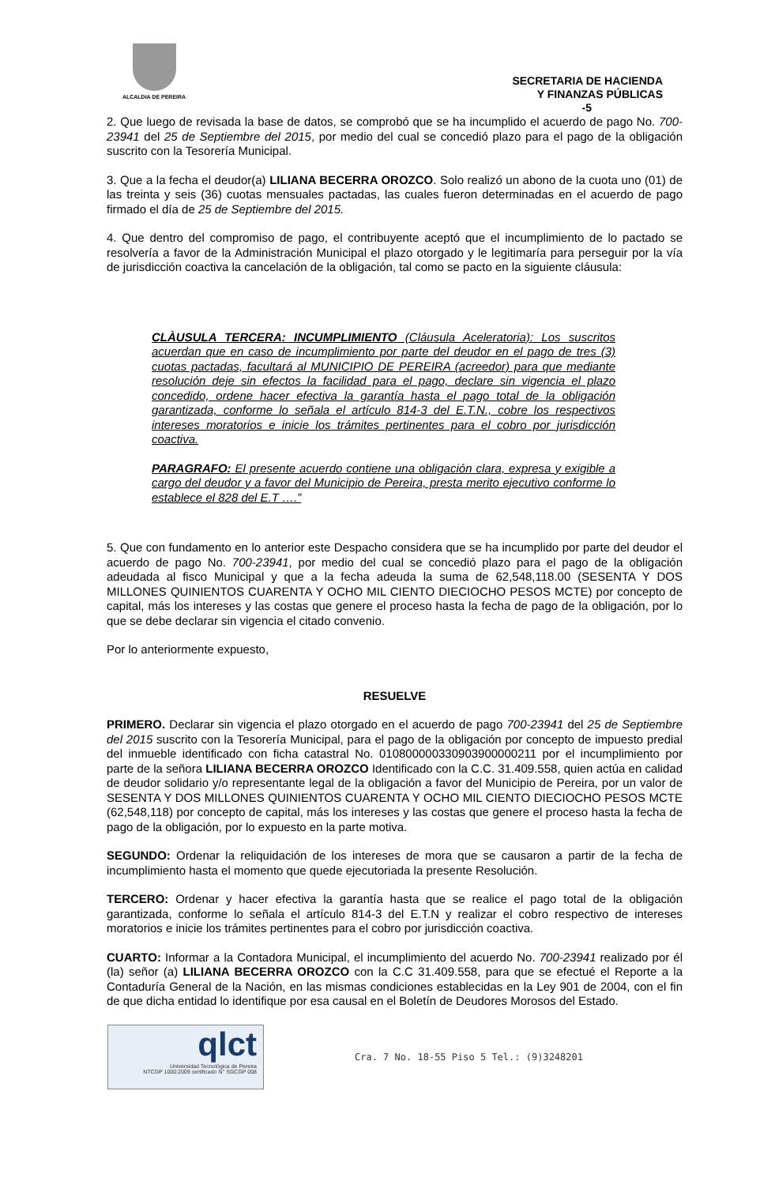ALCALDIA DE PEREIRA
SECRETARIA DE HACIENDA
Y FINANZAS PÚBLICAS
-5
2. Que luego de revisada la base de datos, se comprobó que se ha incumplido el acuerdo de pago No. 700-23941 del 25 de Septiembre del 2015, por medio del cual se concedió plazo para el pago de la obligación suscrito con la Tesorería Municipal.
3. Que a la fecha el deudor(a) LILIANA BECERRA OROZCO. Solo realizó un abono de la cuota uno (01) de las treinta y seis (36) cuotas mensuales pactadas, las cuales fueron determinadas en el acuerdo de pago firmado el día de 25 de Septiembre del 2015.
4. Que dentro del compromiso de pago, el contribuyente aceptó que el incumplimiento de lo pactado se resolvería a favor de la Administración Municipal el plazo otorgado y le legitimaría para perseguir por la vía de jurisdicción coactiva la cancelación de la obligación, tal como se pacto en la siguiente cláusula:
CLÀUSULA TERCERA: INCUMPLIMIENTO (Cláusula Aceleratoria): Los suscritos acuerdan que en caso de incumplimiento por parte del deudor en el pago de tres (3) cuotas pactadas, facultará al MUNICIPIO DE PEREIRA (acreedor) para que mediante resolución deje sin efectos la facilidad para el pago, declare sin vigencia el plazo concedido, ordene hacer efectiva la garantía hasta el pago total de la obligación garantizada, conforme lo señala el artículo 814-3 del E.T.N., cobre los respectivos intereses moratorios e inicie los trámites pertinentes para el cobro por jurisdicción coactiva.
PARAGRAFO: El presente acuerdo contiene una obligación clara, expresa y exigible a cargo del deudor y a favor del Municipio de Pereira, presta merito ejecutivo conforme lo establece el 828 del E.T ….”
5. Que con fundamento en lo anterior este Despacho considera que se ha incumplido por parte del deudor el acuerdo de pago No. 700-23941, por medio del cual se concedió plazo para el pago de la obligación adeudada al fisco Municipal y que a la fecha adeuda la suma de 62,548,118.00 (SESENTA Y DOS MILLONES QUINIENTOS CUARENTA Y OCHO MIL CIENTO DIECIOCHO PESOS MCTE) por concepto de capital, más los intereses y las costas que genere el proceso hasta la fecha de pago de la obligación, por lo que se debe declarar sin vigencia el citado convenio.
Por lo anteriormente expuesto,
RESUELVE
PRIMERO. Declarar sin vigencia el plazo otorgado en el acuerdo de pago 700-23941 del 25 de Septiembre del 2015 suscrito con la Tesorería Municipal, para el pago de la obligación por concepto de impuesto predial del inmueble identificado con ficha catastral No. 010800000330903900000211 por el incumplimiento por parte de la señora LILIANA BECERRA OROZCO Identificado con la C.C. 31.409.558, quien actúa en calidad de deudor solidario y/o representante legal de la obligación a favor del Municipio de Pereira, por un valor de SESENTA Y DOS MILLONES QUINIENTOS CUARENTA Y OCHO MIL CIENTO DIECIOCHO PESOS MCTE (62,548,118) por concepto de capital, más los intereses y las costas que genere el proceso hasta la fecha de pago de la obligación, por lo expuesto en la parte motiva.
SEGUNDO: Ordenar la reliquidación de los intereses de mora que se causaron a partir de la fecha de incumplimiento hasta el momento que quede ejecutoriada la presente Resolución.
TERCERO: Ordenar y hacer efectiva la garantía hasta que se realice el pago total de la obligación garantizada, conforme lo señala el artículo 814-3 del E.T.N y realizar el cobro respectivo de intereses moratorios e inicie los trámites pertinentes para el cobro por jurisdicción coactiva.
CUARTO: Informar a la Contadora Municipal, el incumplimiento del acuerdo No. 700-23941 realizado por él (la) señor (a) LILIANA BECERRA OROZCO con la C.C 31.409.558, para que se efectué el Reporte a la Contaduría General de la Nación, en las mismas condiciones establecidas en la Ley 901 de 2004, con el fin de que dicha entidad lo identifique por esa causal en el Boletín de Deudores Morosos del Estado.
qlct
Universidad Tecnológica de Pereira
NTCGP 1000:2009 certificado N° SGCGP 008
Cra. 7 No. 18-55 Piso 5 Tel.: (9)3248201